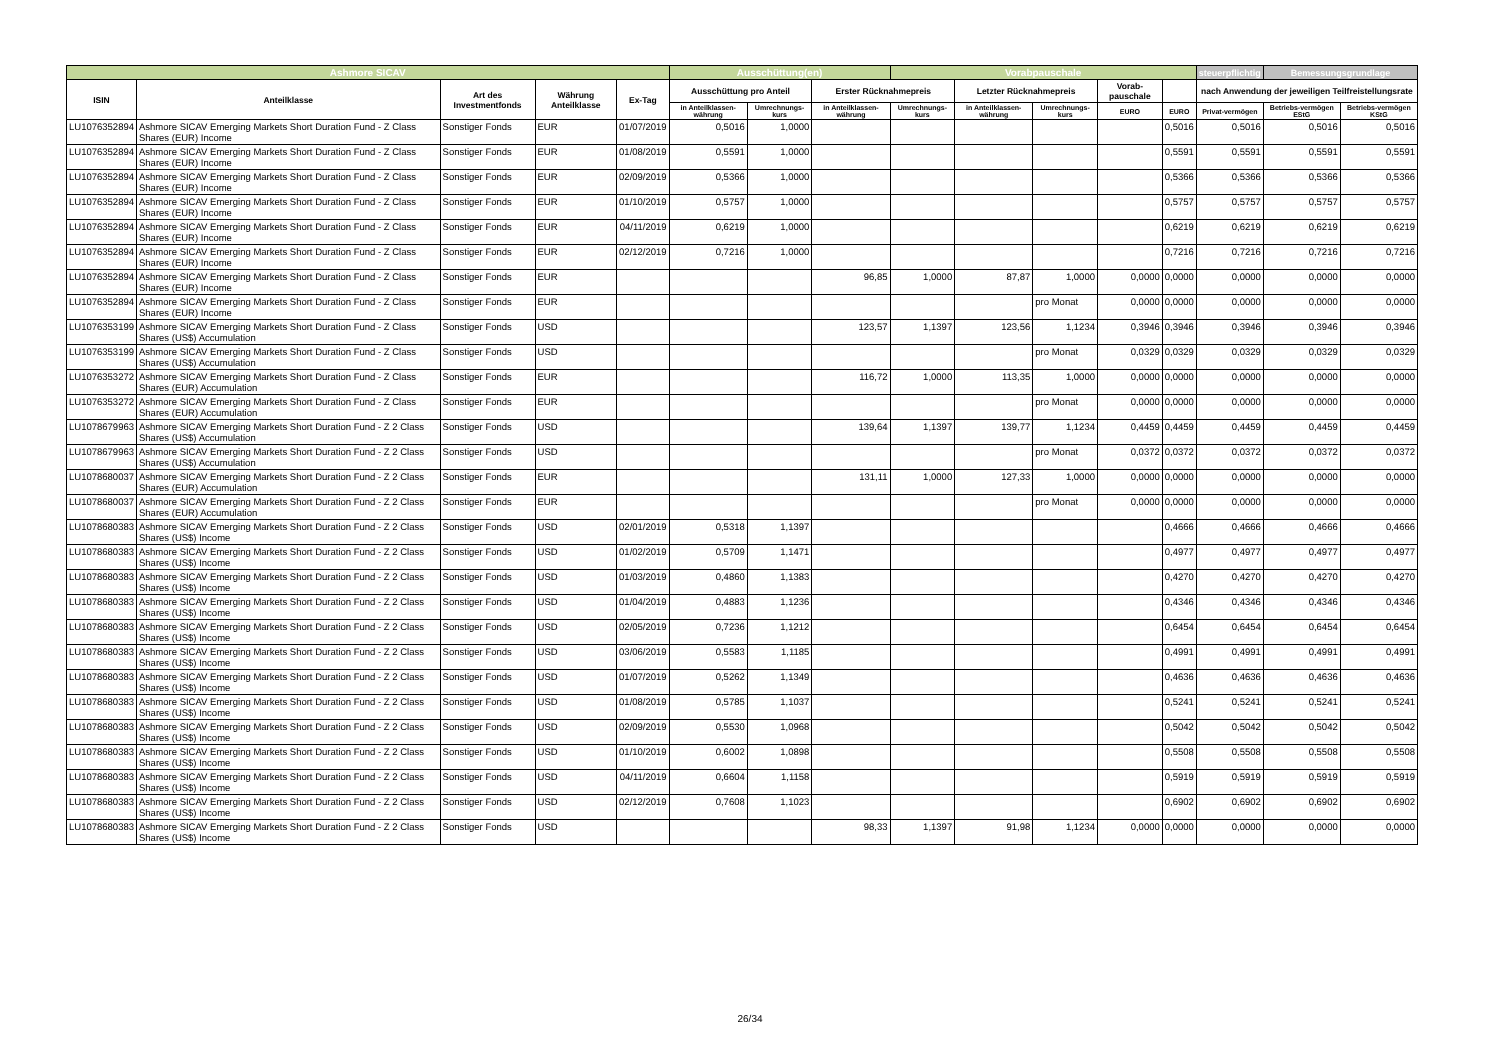| Ashmore SICAV | | | | | Ausschüttung(en) | | | Vorabpauschale | | | | | steuerpflichtig | Bemessungsgrundlage | |
| --- | --- | --- | --- | --- | --- | --- | --- | --- | --- | --- | --- | --- | --- | --- | --- |
| ISIN | Anteilklasse | Art des Investmentfonds | Währung Anteilklasse | Ex-Tag | Ausschüttung pro Anteil | | Erster Rücknahmepreis | | Letzter Rücknahmepreis | | Vorab-pauschale | | nach Anwendung der jeweiligen Teilfreistellungsrate | | |
| | | | | | in Anteilklassen-währung | Umrechnungs-kurs | in Anteilklassen-währung | Umrechnungs-kurs | in Anteilklassen-währung | Umrechnungs-kurs | EURO | EURO | Privat-vermögen | Betriebs-vermögen EStG | Betriebs-vermögen KStG |
| LU1076352894 | Ashmore SICAV Emerging Markets Short Duration Fund - Z Class Shares (EUR) Income | Sonstiger Fonds | EUR | 01/07/2019 | 0,5016 | 1,0000 | | | | | | 0,5016 | 0,5016 | 0,5016 | 0,5016 |
| LU1076352894 | Ashmore SICAV Emerging Markets Short Duration Fund - Z Class Shares (EUR) Income | Sonstiger Fonds | EUR | 01/08/2019 | 0,5591 | 1,0000 | | | | | | 0,5591 | 0,5591 | 0,5591 | 0,5591 |
| LU1076352894 | Ashmore SICAV Emerging Markets Short Duration Fund - Z Class Shares (EUR) Income | Sonstiger Fonds | EUR | 02/09/2019 | 0,5366 | 1,0000 | | | | | | 0,5366 | 0,5366 | 0,5366 | 0,5366 |
| LU1076352894 | Ashmore SICAV Emerging Markets Short Duration Fund - Z Class Shares (EUR) Income | Sonstiger Fonds | EUR | 01/10/2019 | 0,5757 | 1,0000 | | | | | | 0,5757 | 0,5757 | 0,5757 | 0,5757 |
| LU1076352894 | Ashmore SICAV Emerging Markets Short Duration Fund - Z Class Shares (EUR) Income | Sonstiger Fonds | EUR | 04/11/2019 | 0,6219 | 1,0000 | | | | | | 0,6219 | 0,6219 | 0,6219 | 0,6219 |
| LU1076352894 | Ashmore SICAV Emerging Markets Short Duration Fund - Z Class Shares (EUR) Income | Sonstiger Fonds | EUR | 02/12/2019 | 0,7216 | 1,0000 | | | | | | 0,7216 | 0,7216 | 0,7216 | 0,7216 |
| LU1076352894 | Ashmore SICAV Emerging Markets Short Duration Fund - Z Class Shares (EUR) Income | Sonstiger Fonds | EUR | | | | 96,85 | 1,0000 | 87,87 | 1,0000 | 0,0000 | 0,0000 | 0,0000 | 0,0000 | 0,0000 |
| LU1076352894 | Ashmore SICAV Emerging Markets Short Duration Fund - Z Class Shares (EUR) Income | Sonstiger Fonds | EUR | | | | | | | pro Monat | 0,0000 | 0,0000 | 0,0000 | 0,0000 | 0,0000 |
| LU1076353199 | Ashmore SICAV Emerging Markets Short Duration Fund - Z Class Shares (US$) Accumulation | Sonstiger Fonds | USD | | | | 123,57 | 1,1397 | 123,56 | 1,1234 | 0,3946 | 0,3946 | 0,3946 | 0,3946 | 0,3946 |
| LU1076353199 | Ashmore SICAV Emerging Markets Short Duration Fund - Z Class Shares (US$) Accumulation | Sonstiger Fonds | USD | | | | | | | pro Monat | 0,0329 | 0,0329 | 0,0329 | 0,0329 | 0,0329 |
| LU1076353272 | Ashmore SICAV Emerging Markets Short Duration Fund - Z Class Shares (EUR) Accumulation | Sonstiger Fonds | EUR | | | | 116,72 | 1,0000 | 113,35 | 1,0000 | 0,0000 | 0,0000 | 0,0000 | 0,0000 | 0,0000 |
| LU1076353272 | Ashmore SICAV Emerging Markets Short Duration Fund - Z Class Shares (EUR) Accumulation | Sonstiger Fonds | EUR | | | | | | | pro Monat | 0,0000 | 0,0000 | 0,0000 | 0,0000 | 0,0000 |
| LU1078679963 | Ashmore SICAV Emerging Markets Short Duration Fund - Z 2 Class Shares (US$) Accumulation | Sonstiger Fonds | USD | | | | 139,64 | 1,1397 | 139,77 | 1,1234 | 0,4459 | 0,4459 | 0,4459 | 0,4459 | 0,4459 |
| LU1078679963 | Ashmore SICAV Emerging Markets Short Duration Fund - Z 2 Class Shares (US$) Accumulation | Sonstiger Fonds | USD | | | | | | | pro Monat | 0,0372 | 0,0372 | 0,0372 | 0,0372 | 0,0372 |
| LU1078680037 | Ashmore SICAV Emerging Markets Short Duration Fund - Z 2 Class Shares (EUR) Accumulation | Sonstiger Fonds | EUR | | | | 131,11 | 1,0000 | 127,33 | 1,0000 | 0,0000 | 0,0000 | 0,0000 | 0,0000 | 0,0000 |
| LU1078680037 | Ashmore SICAV Emerging Markets Short Duration Fund - Z 2 Class Shares (EUR) Accumulation | Sonstiger Fonds | EUR | | | | | | | pro Monat | 0,0000 | 0,0000 | 0,0000 | 0,0000 | 0,0000 |
| LU1078680383 | Ashmore SICAV Emerging Markets Short Duration Fund - Z 2 Class Shares (US$) Income | Sonstiger Fonds | USD | 02/01/2019 | 0,5318 | 1,1397 | | | | | | 0,4666 | 0,4666 | 0,4666 | 0,4666 |
| LU1078680383 | Ashmore SICAV Emerging Markets Short Duration Fund - Z 2 Class Shares (US$) Income | Sonstiger Fonds | USD | 01/02/2019 | 0,5709 | 1,1471 | | | | | | 0,4977 | 0,4977 | 0,4977 | 0,4977 |
| LU1078680383 | Ashmore SICAV Emerging Markets Short Duration Fund - Z 2 Class Shares (US$) Income | Sonstiger Fonds | USD | 01/03/2019 | 0,4860 | 1,1383 | | | | | | 0,4270 | 0,4270 | 0,4270 | 0,4270 |
| LU1078680383 | Ashmore SICAV Emerging Markets Short Duration Fund - Z 2 Class Shares (US$) Income | Sonstiger Fonds | USD | 01/04/2019 | 0,4883 | 1,1236 | | | | | | 0,4346 | 0,4346 | 0,4346 | 0,4346 |
| LU1078680383 | Ashmore SICAV Emerging Markets Short Duration Fund - Z 2 Class Shares (US$) Income | Sonstiger Fonds | USD | 02/05/2019 | 0,7236 | 1,1212 | | | | | | 0,6454 | 0,6454 | 0,6454 | 0,6454 |
| LU1078680383 | Ashmore SICAV Emerging Markets Short Duration Fund - Z 2 Class Shares (US$) Income | Sonstiger Fonds | USD | 03/06/2019 | 0,5583 | 1,1185 | | | | | | 0,4991 | 0,4991 | 0,4991 | 0,4991 |
| LU1078680383 | Ashmore SICAV Emerging Markets Short Duration Fund - Z 2 Class Shares (US$) Income | Sonstiger Fonds | USD | 01/07/2019 | 0,5262 | 1,1349 | | | | | | 0,4636 | 0,4636 | 0,4636 | 0,4636 |
| LU1078680383 | Ashmore SICAV Emerging Markets Short Duration Fund - Z 2 Class Shares (US$) Income | Sonstiger Fonds | USD | 01/08/2019 | 0,5785 | 1,1037 | | | | | | 0,5241 | 0,5241 | 0,5241 | 0,5241 |
| LU1078680383 | Ashmore SICAV Emerging Markets Short Duration Fund - Z 2 Class Shares (US$) Income | Sonstiger Fonds | USD | 02/09/2019 | 0,5530 | 1,0968 | | | | | | 0,5042 | 0,5042 | 0,5042 | 0,5042 |
| LU1078680383 | Ashmore SICAV Emerging Markets Short Duration Fund - Z 2 Class Shares (US$) Income | Sonstiger Fonds | USD | 01/10/2019 | 0,6002 | 1,0898 | | | | | | 0,5508 | 0,5508 | 0,5508 | 0,5508 |
| LU1078680383 | Ashmore SICAV Emerging Markets Short Duration Fund - Z 2 Class Shares (US$) Income | Sonstiger Fonds | USD | 04/11/2019 | 0,6604 | 1,1158 | | | | | | 0,5919 | 0,5919 | 0,5919 | 0,5919 |
| LU1078680383 | Ashmore SICAV Emerging Markets Short Duration Fund - Z 2 Class Shares (US$) Income | Sonstiger Fonds | USD | 02/12/2019 | 0,7608 | 1,1023 | | | | | | 0,6902 | 0,6902 | 0,6902 | 0,6902 |
| LU1078680383 | Ashmore SICAV Emerging Markets Short Duration Fund - Z 2 Class Shares (US$) Income | Sonstiger Fonds | USD | | | | 98,33 | 1,1397 | 91,98 | 1,1234 | 0,0000 | 0,0000 | 0,0000 | 0,0000 | 0,0000 |
26/34